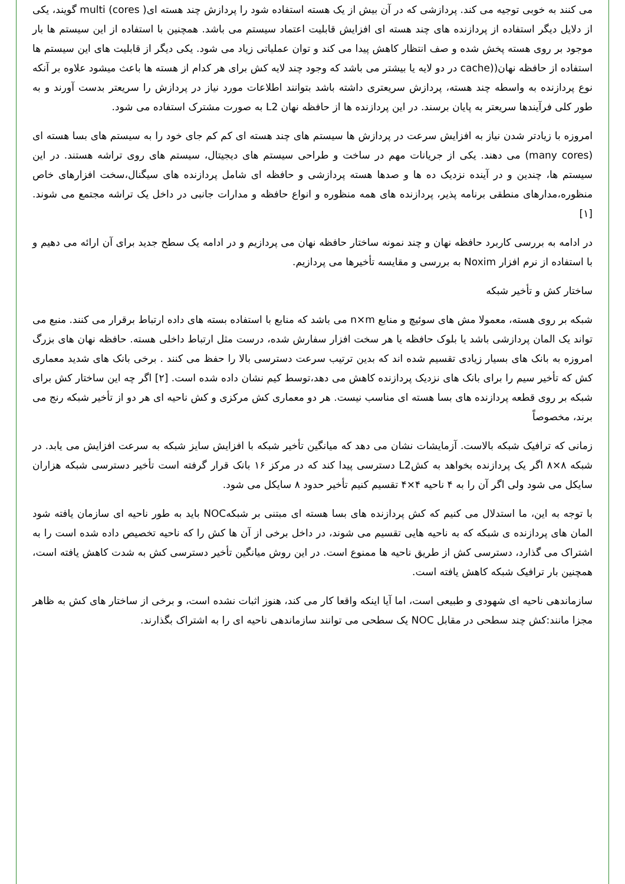می کنند به خوبی توجیه می کند. پردازشی که در آن بیش از یک هسته استفاده شود را پردازش چند هسته ای( multi (cores گویند، یکی از دلایل دیگر استفاده از پردازنده های چند هسته ای افزایش قابلیت اعتماد سیستم می باشد. همچنین با استفاده از این سیستم ها بار موجود بر روی هسته پخش شده و صف انتظار کاهش پیدا می کند و توان عملیاتی زیاد می شود. یکی دیگر از قابلیت های این سیستم ها استفاده از حافظه نهان((cache در دو لایه یا بیشتر می باشد که وجود چند لایه کش برای هر کدام از هسته ها باعث میشود علاوه بر آنکه نوع پردازنده به واسطه چند هسته، پردازش سریعتری داشته باشد بتوانند اطلاعات مورد نیاز در پردازش را سریعتر بدست آورند و به طور کلی فرآیندها سریعتر به پایان برسند. در این پردازنده ها از حافظه نهان L2 به صورت مشترک استفاده می شود.
امروزه با زیادتر شدن نیاز به افزایش سرعت در پردازش ها سیستم های چند هسته ای کم کم جای خود را به سیستم های بسا هسته ای (many cores) می دهند. یکی از جریانات مهم در ساخت و طراحی سیستم های دیجیتال، سیستم های روی تراشه هستند. در این سیستم ها، چندین و در آینده نزدیک ده ها و صدها هسته پردازشی و حافظه ای شامل پردازنده های سیگنال،سخت افزارهای خاص منظوره،مدارهای منطقی برنامه پذیر، پردازنده های همه منظوره و انواع حافظه و مدارات جانبی در داخل یک تراشه مجتمع می شوند. [۱]
در ادامه به بررسی کاربرد حافظه نهان و چند نمونه ساختار حافظه نهان می پردازیم و در ادامه یک سطح جدید برای آن ارائه می دهیم و با استفاده از نرم افزار Noxim به بررسی و مقایسه تأخیرها می پردازیم.
ساختار کش و تأخیر شبکه
شبکه بر روی هسته، معمولا مش های سوئیچ و منابع n×m می باشد که منابع با استفاده بسته های داده ارتباط برقرار می کنند. منبع می تواند یک المان پردازشی باشد یا بلوک حافظه یا هر سخت افزار سفارش شده، درست مثل ارتباط داخلی هسته. حافظه نهان های بزرگ امروزه به بانک های بسیار زیادی تقسیم شده اند که بدین ترتیب سرعت دسترسی بالا را حفظ می کنند . برخی بانک های شدید معماری کش که تأخیر سیم را برای بانک های نزدیک پردازنده کاهش می دهد،توسط کیم نشان داده شده است. [۲] اگر چه این ساختار کش برای شبکه بر روی قطعه پردازنده های بسا هسته ای مناسب نیست. هر دو معماری کش مرکزی و کش ناحیه ای هر دو از تأخیر شبکه رنج می برند، مخصوصاً
زمانی که ترافیک شبکه بالاست. آزمایشات نشان می دهد که میانگین تأخیر شبکه با افزایش سایز شبکه به سرعت افزایش می یابد. در شبکه ۸×۸ اگر یک پردازنده بخواهد به کشL2 دسترسی پیدا کند که در مرکز ۱۶ بانک قرار گرفته است تأخیر دسترسی شبکه هزاران سایکل می شود ولی اگر آن را به ۴ ناحیه ۴×۴ تقسیم کنیم تأخیر حدود ۸ سایکل می شود.
با توجه به این، ما استدلال می کنیم که کش پردازنده های بسا هسته ای مبتنی بر شبکهNOC باید به طور ناحیه ای سازمان یافته شود المان های پردازنده ی شبکه که به ناحیه هایی تقسیم می شوند، در داخل برخی از آن ها کش را که ناحیه تخصیص داده شده است را به اشتراک می گذارد، دسترسی کش از طریق ناحیه ها ممنوع است. در این روش میانگین تأخیر دسترسی کش به شدت کاهش یافته است، همچنین بار ترافیک شبکه کاهش یافته است.
سازماندهی ناحیه ای شهودی و طبیعی است، اما آیا اینکه واقعا کار می کند، هنوز اثبات نشده است، و برخی از ساختار های کش به ظاهر مجزا مانند:کش چند سطحی در مقابل NOC یک سطحی می توانند سازماندهی ناحیه ای را به اشتراک بگذارند.